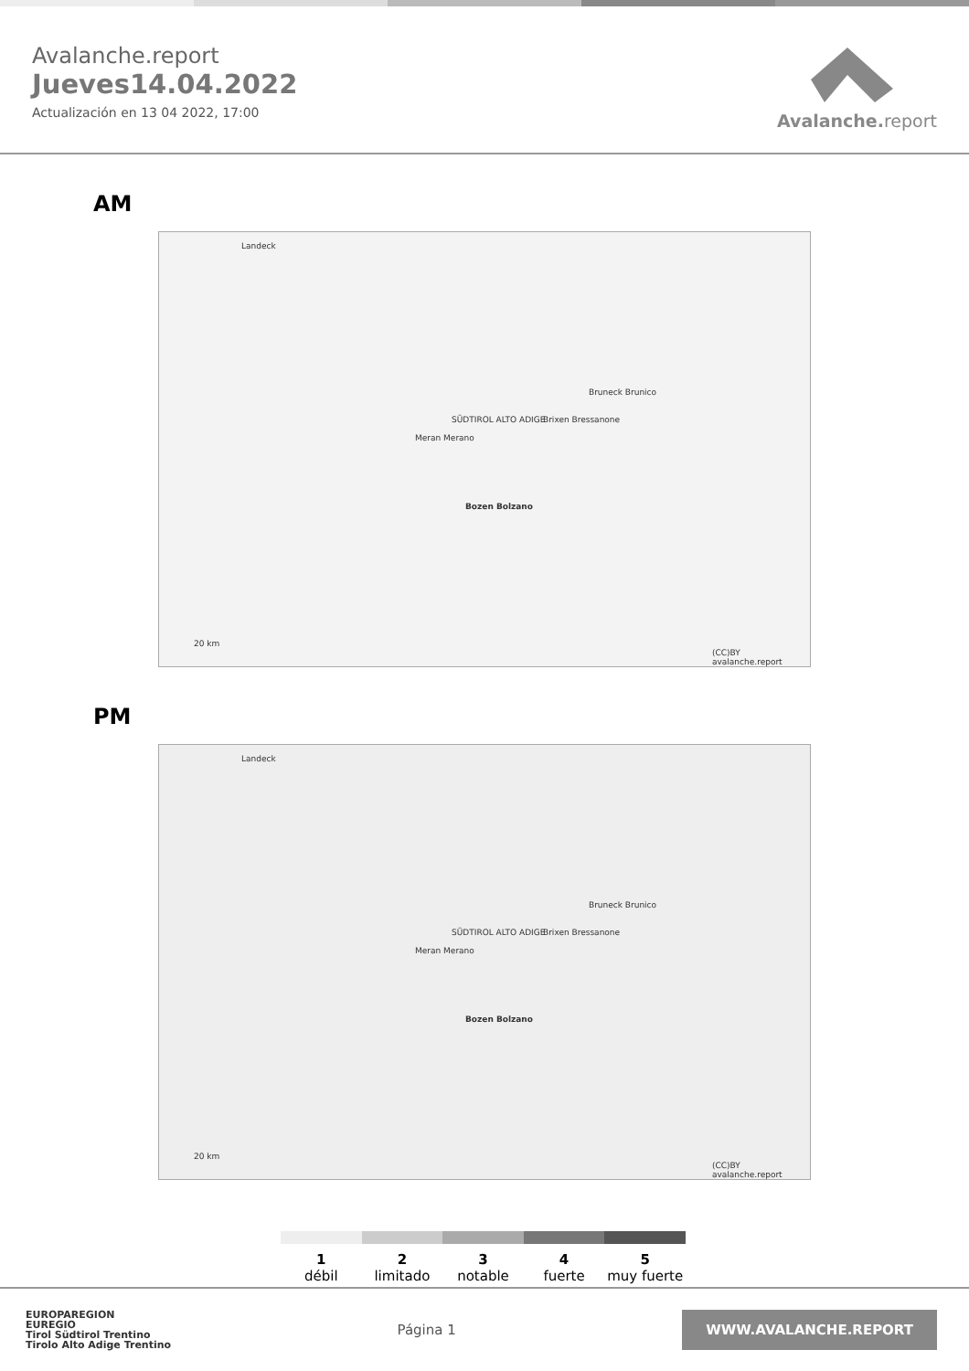Avalanche.report
Jueves14.04.2022
Actualización en 13 04 2022, 17:00
Avalanche. report
AM
Landeck
SÜDTIROL ALTO ADIGE
Bozen Bolzano
Meran Merano
Brixen Bressanone
Bruneck Brunico
20 km
(CC)BY avalanche.report
PM
Landeck
SÜDTIROL ALTO ADIGE
Bozen Bolzano
Meran Merano
Brixen Bressanone
Bruneck Brunico
20 km
(CC)BY avalanche.report
1
débil
2
limitado
3
notable
4
fuerte
5
muy fuerte
EUROPAREGION
EUREGIO
Tirol Südtirol Trentino
Tirolo Alto Adige Trentino
Página 1
WWW.AVALANCHE.REPORT